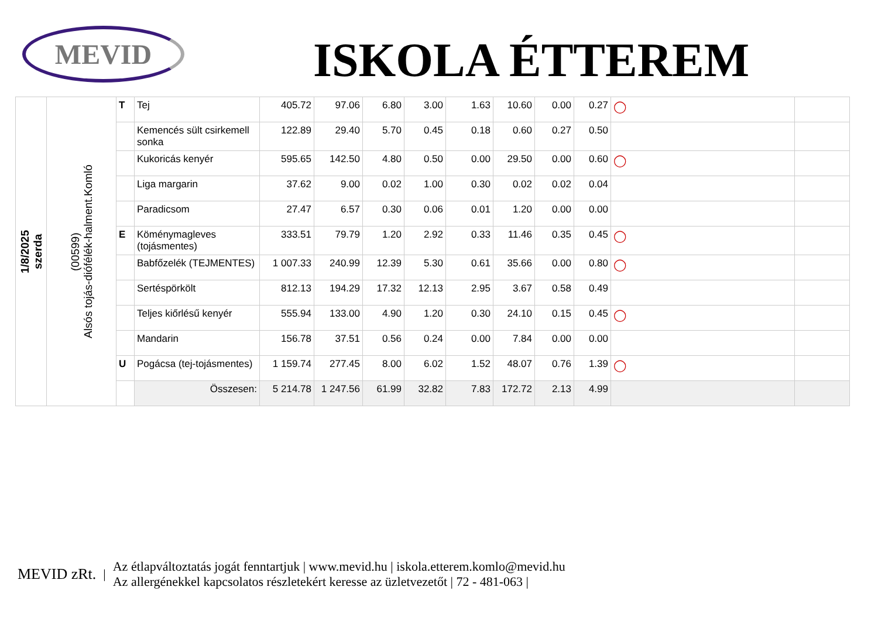MEVID
ISKOLA ÉTTEREM
| 1/8/2025 szerda | (00599) Alsós tojás-diófélék-halment.Komló | T | Tej | 405.72 | 97.06 | 6.80 | 3.00 | 1.63 | 10.60 | 0.00 | 0.27 | ◯ | |
| | | | Kemencés sült csirkemell sonka | 122.89 | 29.40 | 5.70 | 0.45 | 0.18 | 0.60 | 0.27 | 0.50 | | |
| | | | Kukoricás kenyér | 595.65 | 142.50 | 4.80 | 0.50 | 0.00 | 29.50 | 0.00 | 0.60 | ◯ | |
| | | | Liga margarin | 37.62 | 9.00 | 0.02 | 1.00 | 0.30 | 0.02 | 0.02 | 0.04 | | |
| | | | Paradicsom | 27.47 | 6.57 | 0.30 | 0.06 | 0.01 | 1.20 | 0.00 | 0.00 | | |
| | | E | Köménymagleves (tojásmentes) | 333.51 | 79.79 | 1.20 | 2.92 | 0.33 | 11.46 | 0.35 | 0.45 | ◯ | |
| | | | Babfőzelék (TEJMENTES) | 1 007.33 | 240.99 | 12.39 | 5.30 | 0.61 | 35.66 | 0.00 | 0.80 | ◯ | |
| | | | Sertéspörkölt | 812.13 | 194.29 | 17.32 | 12.13 | 2.95 | 3.67 | 0.58 | 0.49 | | |
| | | | Teljes kiőrlésű kenyér | 555.94 | 133.00 | 4.90 | 1.20 | 0.30 | 24.10 | 0.15 | 0.45 | ◯ | |
| | | | Mandarin | 156.78 | 37.51 | 0.56 | 0.24 | 0.00 | 7.84 | 0.00 | 0.00 | | |
| | | U | Pogácsa (tej-tojásmentes) | 1 159.74 | 277.45 | 8.00 | 6.02 | 1.52 | 48.07 | 0.76 | 1.39 | ◯ | |
| | | | Összesen: | 5 214.78 | 1 247.56 | 61.99 | 32.82 | 7.83 | 172.72 | 2.13 | 4.99 | | |
MEVID zRt. |
Az étlapváltoztatás jogát fenntartjuk | www.mevid.hu | iskola.etterem.komlo@mevid.hu
Az allergénekkel kapcsolatos részletekért keresse az üzletvezetőt | 72 - 481-063 |